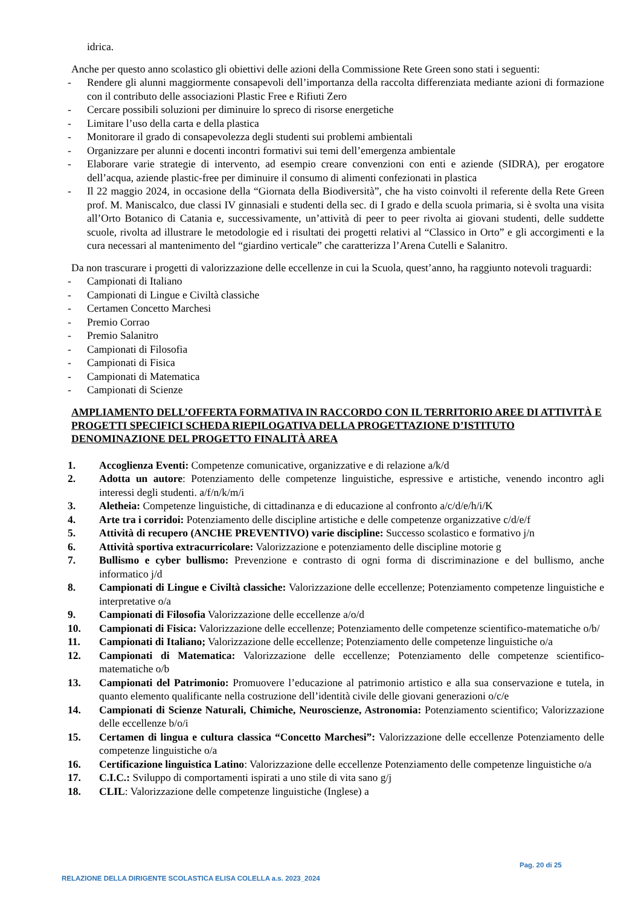idrica.
Anche per questo anno scolastico gli obiettivi delle azioni della Commissione Rete Green sono stati i seguenti:
- Rendere gli alunni maggiormente consapevoli dell’importanza della raccolta differenziata mediante azioni di formazione con il contributo delle associazioni Plastic Free e Rifiuti Zero
- Cercare possibili soluzioni per diminuire lo spreco di risorse energetiche
- Limitare l’uso della carta e della plastica
- Monitorare il grado di consapevolezza degli studenti sui problemi ambientali
- Organizzare per alunni e docenti incontri formativi sui temi dell’emergenza ambientale
- Elaborare varie strategie di intervento, ad esempio creare convenzioni con enti e aziende (SIDRA), per erogatore dell’acqua, aziende plastic-free per diminuire il consumo di alimenti confezionati in plastica
- Il 22 maggio 2024, in occasione della “Giornata della Biodiversità”, che ha visto coinvolti il referente della Rete Green prof. M. Maniscalco, due classi IV ginnasiali e studenti della sec. di I grado e della scuola primaria, si è svolta una visita all’Orto Botanico di Catania e, successivamente, un’attività di peer to peer rivolta ai giovani studenti, delle suddette scuole, rivolta ad illustrare le metodologie ed i risultati dei progetti relativi al “Classico in Orto” e gli accorgimenti e la cura necessari al mantenimento del “giardino verticale” che caratterizza l’Arena Cutelli e Salanitro.
Da non trascurare i progetti di valorizzazione delle eccellenze in cui la Scuola, quest’anno, ha raggiunto notevoli traguardi:
- Campionati di Italiano
- Campionati di Lingue e Civiltà classiche
- Certamen Concetto Marchesi
- Premio Corrao
- Premio Salanitro
- Campionati di Filosofia
- Campionati di Fisica
- Campionati di Matematica
- Campionati di Scienze
AMPLIAMENTO DELL’OFFERTA FORMATIVA IN RACCORDO CON IL TERRITORIO AREE DI ATTIVITÀ E PROGETTI SPECIFICI SCHEDA RIEPILOGATIVA DELLA PROGETTAZIONE D’ISTITUTO DENOMINAZIONE DEL PROGETTO FINALITÀ AREA
1. Accoglienza Eventi: Competenze comunicative, organizzative e di relazione a/k/d
2. Adotta un autore: Potenziamento delle competenze linguistiche, espressive e artistiche, venendo incontro agli interessi degli studenti. a/f/n/k/m/i
3. Aletheia: Competenze linguistiche, di cittadinanza e di educazione al confronto a/c/d/e/h/i/K
4. Arte tra i corridoi: Potenziamento delle discipline artistiche e delle competenze organizzative c/d/e/f
5. Attività di recupero (ANCHE PREVENTIVO) varie discipline: Successo scolastico e formativo j/n
6. Attività sportiva extracurricolare: Valorizzazione e potenziamento delle discipline motorie g
7. Bullismo e cyber bullismo: Prevenzione e contrasto di ogni forma di discriminazione e del bullismo, anche informatico j/d
8. Campionati di Lingue e Civiltà classiche: Valorizzazione delle eccellenze; Potenziamento competenze linguistiche e interpretative o/a
9. Campionati di Filosofia Valorizzazione delle eccellenze a/o/d
10. Campionati di Fisica: Valorizzazione delle eccellenze; Potenziamento delle competenze scientifico-matematiche o/b/
11. Campionati di Italiano; Valorizzazione delle eccellenze; Potenziamento delle competenze linguistiche o/a
12. Campionati di Matematica: Valorizzazione delle eccellenze; Potenziamento delle competenze scientifico-matematiche o/b
13. Campionati del Patrimonio: Promuovere l’educazione al patrimonio artistico e alla sua conservazione e tutela, in quanto elemento qualificante nella costruzione dell’identità civile delle giovani generazioni o/c/e
14. Campionati di Scienze Naturali, Chimiche, Neuroscienze, Astronomia: Potenziamento scientifico; Valorizzazione delle eccellenze b/o/i
15. Certamen di lingua e cultura classica “Concetto Marchesi”: Valorizzazione delle eccellenze Potenziamento delle competenze linguistiche o/a
16. Certificazione linguistica Latino: Valorizzazione delle eccellenze Potenziamento delle competenze linguistiche o/a
17. C.I.C.: Sviluppo di comportamenti ispirati a uno stile di vita sano g/j
18. CLIL: Valorizzazione delle competenze linguistiche (Inglese) a
Pag. 20 di 25
RELAZIONE DELLA DIRIGENTE SCOLASTICA ELISA COLELLA a.s. 2023_2024